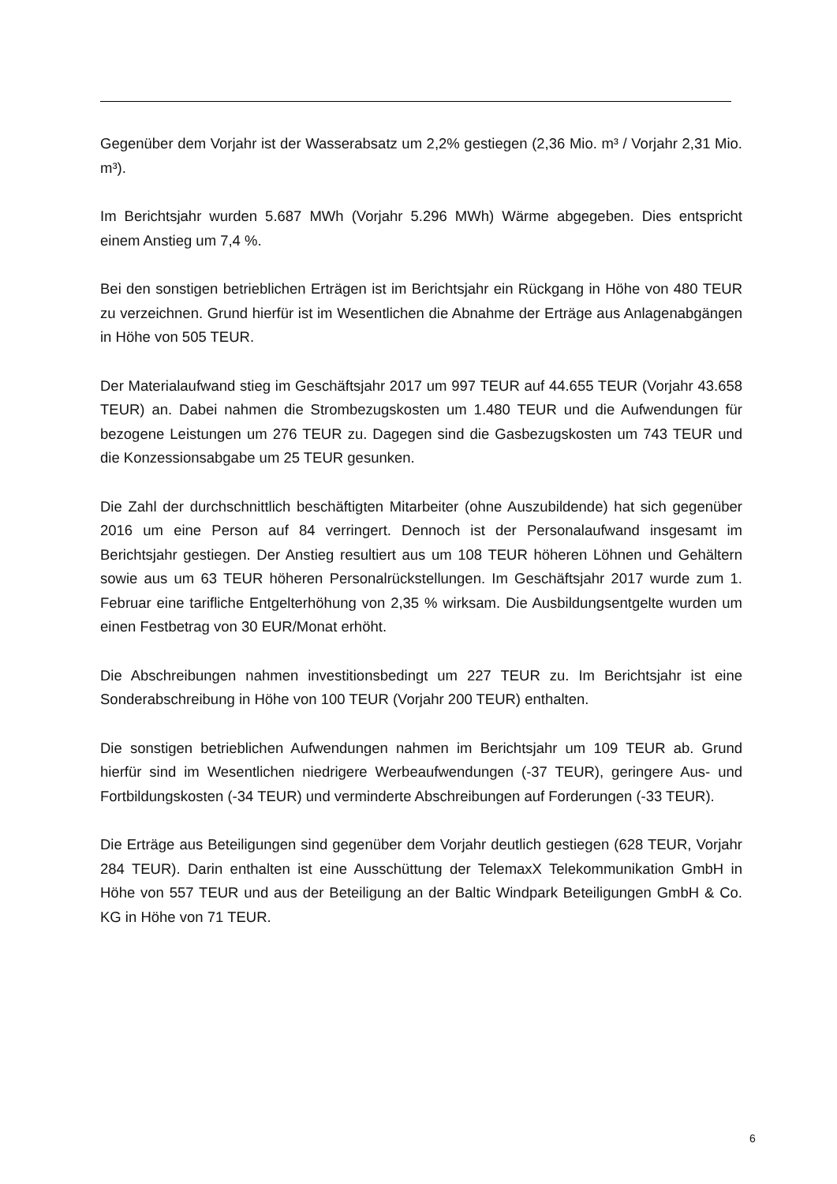Gegenüber dem Vorjahr ist der Wasserabsatz um 2,2% gestiegen (2,36 Mio. m³ / Vorjahr 2,31 Mio. m³).
Im Berichtsjahr wurden 5.687 MWh (Vorjahr 5.296 MWh) Wärme abgegeben. Dies entspricht einem Anstieg um 7,4 %.
Bei den sonstigen betrieblichen Erträgen ist im Berichtsjahr ein Rückgang in Höhe von 480 TEUR zu verzeichnen. Grund hierfür ist im Wesentlichen die Abnahme der Erträge aus Anlagenabgängen in Höhe von 505 TEUR.
Der Materialaufwand stieg im Geschäftsjahr 2017 um 997 TEUR auf 44.655 TEUR (Vorjahr 43.658 TEUR) an. Dabei nahmen die Strombezugskosten um 1.480 TEUR und die Aufwendungen für bezogene Leistungen um 276 TEUR zu. Dagegen sind die Gasbezugskosten um 743 TEUR und die Konzessionsabgabe um 25 TEUR gesunken.
Die Zahl der durchschnittlich beschäftigten Mitarbeiter (ohne Auszubildende) hat sich gegenüber 2016 um eine Person auf 84 verringert. Dennoch ist der Personalaufwand insgesamt im Berichtsjahr gestiegen. Der Anstieg resultiert aus um 108 TEUR höheren Löhnen und Gehältern sowie aus um 63 TEUR höheren Personalrückstellungen. Im Geschäftsjahr 2017 wurde zum 1. Februar eine tarifliche Entgelterhöhung von 2,35 % wirksam. Die Ausbildungsentgelte wurden um einen Festbetrag von 30 EUR/Monat erhöht.
Die Abschreibungen nahmen investitionsbedingt um 227 TEUR zu. Im Berichtsjahr ist eine Sonderabschreibung in Höhe von 100 TEUR (Vorjahr 200 TEUR) enthalten.
Die sonstigen betrieblichen Aufwendungen nahmen im Berichtsjahr um 109 TEUR ab. Grund hierfür sind im Wesentlichen niedrigere Werbeaufwendungen (-37 TEUR), geringere Aus- und Fortbildungskosten (-34 TEUR) und verminderte Abschreibungen auf Forderungen (-33 TEUR).
Die Erträge aus Beteiligungen sind gegenüber dem Vorjahr deutlich gestiegen (628 TEUR, Vorjahr 284 TEUR). Darin enthalten ist eine Ausschüttung der TelemaxX Telekommunikation GmbH in Höhe von 557 TEUR und aus der Beteiligung an der Baltic Windpark Beteiligungen GmbH & Co. KG in Höhe von 71 TEUR.
6